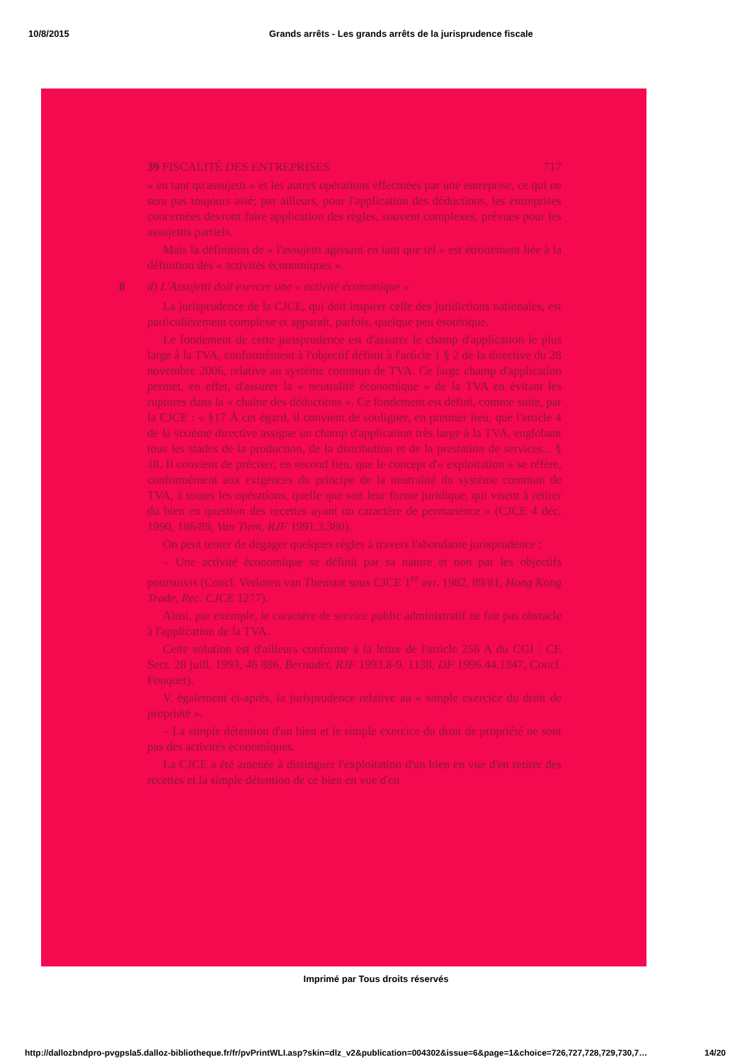10/8/2015 Grands arrêts - Les grands arrêts de la jurisprudence fiscale
39 FISCALITÉ DES ENTREPRISES 717
« en tant qu'assujetti » et les autres opérations effectuées par une entreprise, ce qui ne sera pas toujours aisé; par ailleurs, pour l'application des déductions, les entreprises concernées devront faire application des règles, souvent complexes, prévues pour les assujettis partiels.
Mais la définition de « l'assujetti agissant en tant que tel » est étroitement liée à la définition des « activités économiques ».
8 d) L'Assujetti doit exercer une « activité économique »
La jurisprudence de la CJCE, qui doit inspirer celle des juridictions nationales, est particulièrement complexe et apparaît, parfois, quelque peu ésotérique.
Le fondement de cette jurisprudence est d'assurer le champ d'application le plus large à la TVA, conformément à l'objectif définit à l'article 1 § 2 de la directive du 28 novembre 2006, relative au système commun de TVA. Ce large champ d'application permet, en effet, d'assurer la « neutralité économique » de la TVA en évitant les ruptures dans la « chaîne des déductions ». Ce fondement est défini, comme suite, par la CJCE : « §17 À cet égard, il convient de souligner, en premier lieu, que l'article 4 de la sixième directive assigne un champ d'application très large à la TVA, englobant tous les stades de la production, de la distribution et de la prestation de services... § 18. Il convient de préciser, en second lieu, que le concept d'« exploitation » se réfère, conformément aux exigences du principe de la neutralité du système commun de TVA, à toutes les opérations, quelle que soit leur forme juridique, qui visent à retirer du bien en question des recettes ayant un caractère de permanence » (CJCE 4 déc. 1990, 186/89, Van Tiem, RJF 1991.3.380).
On peut tenter de dégager quelques règles à travers l'abondante jurisprudence :
– Une activité économique se définit par sa nature et non par les objectifs poursuivis (Concl. Verloren van Themaat sous CJCE 1<sup>er</sup> avr. 1982, 89/81, Hong Kong Trade, Rec. CJCE 1277).
Ainsi, par exemple, le caractère de service public administratif ne fait pas obstacle à l'application de la TVA.
Cette solution est d'ailleurs conforme à la lettre de l'article 256 A du CGI : CE Sect. 28 juill. 1993, 46 886, Bernadet, RJF 1993.8-9. 1138, DF 1996.44.1347, Concl. Fouquet).
V. également ci-après, la jurisprudence relative au « simple exercice du droit de propriété ».
– La simple détention d'un bien et le simple exercice du droit de propriété ne sont pas des activités économiques.
La CJCE a été amenée à distinguer l'exploitation d'un bien en vue d'en retirer des recettes et la simple détention de ce bien en vue d'en
Imprimé par Tous droits réservés
http://dallozbndpro-pvgpsla5.dalloz-bibliotheque.fr/fr/pvPrintWLI.asp?skin=dlz_v2&publication=004302&issue=6&page=1&choice=726,727,728,729,730,7… 14/20